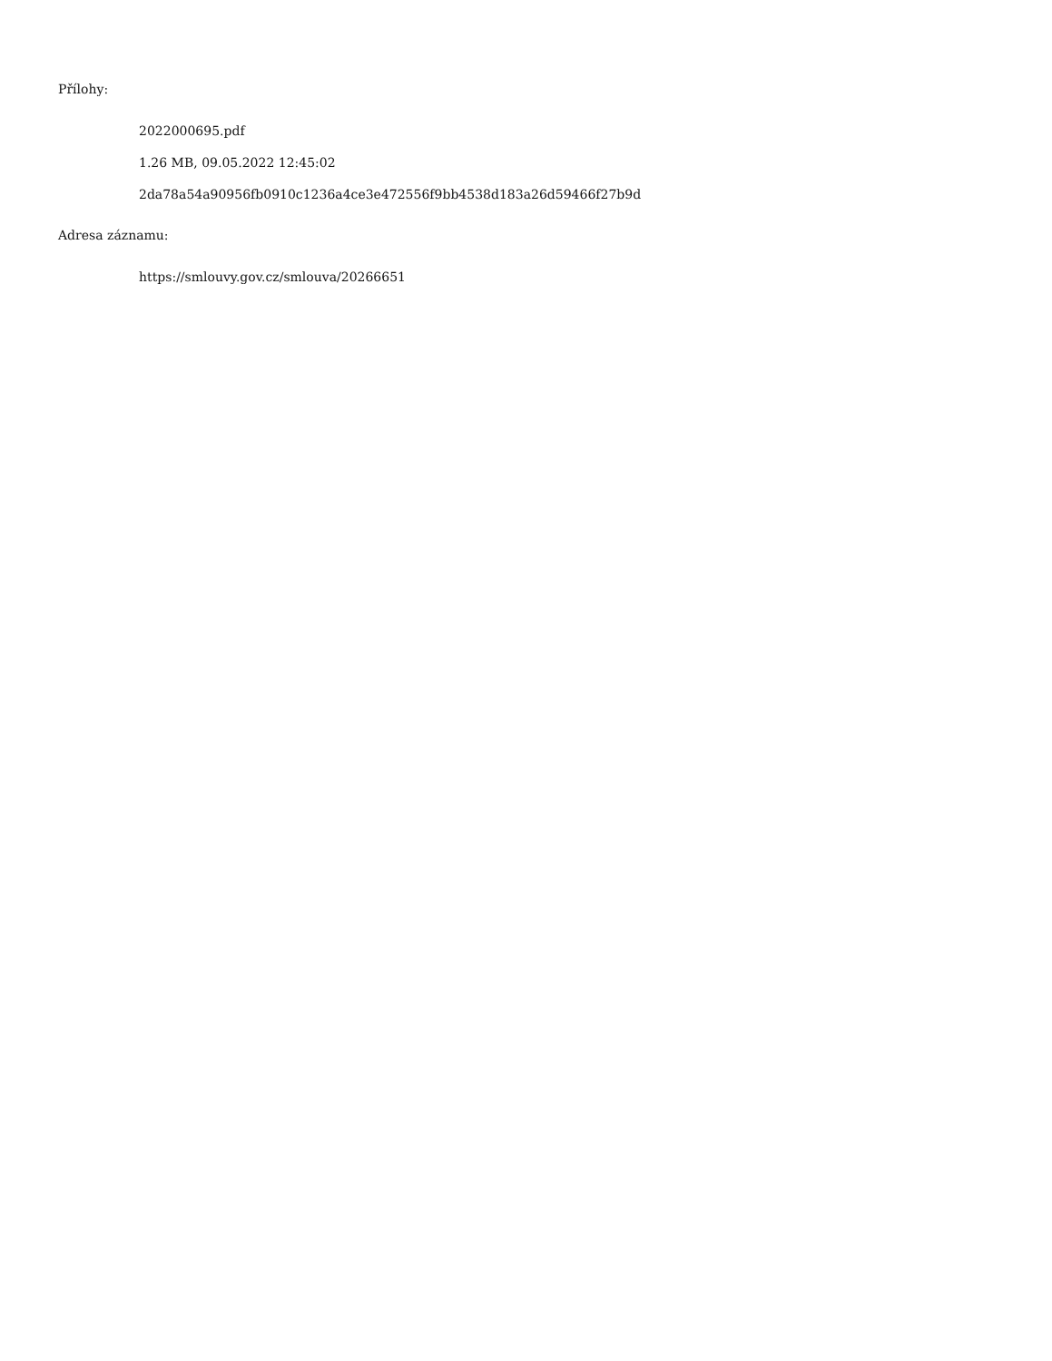Přílohy:
2022000695.pdf
1.26 MB, 09.05.2022 12:45:02
2da78a54a90956fb0910c1236a4ce3e472556f9bb4538d183a26d59466f27b9d
Adresa záznamu:
https://smlouvy.gov.cz/smlouva/20266651